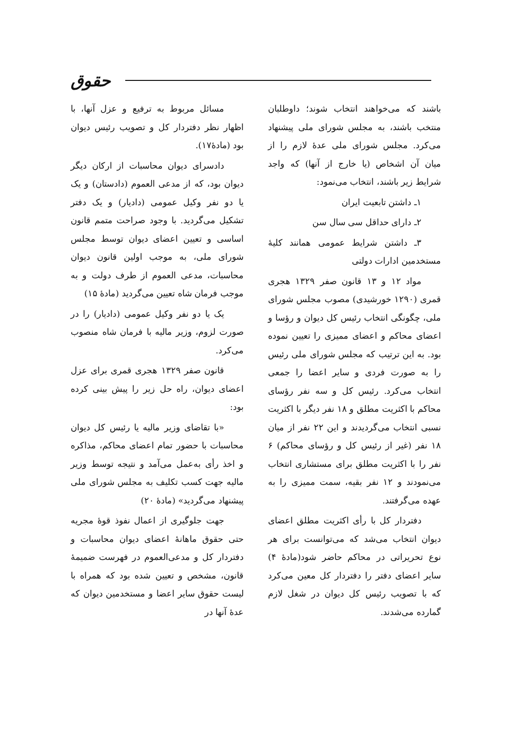حقوق
باشند که می‌خواهند انتخاب شوند؛ داوطلبان منتخب باشند، به مجلس شورای ملی پیشنهاد می‌کرد. مجلس شورای ملی عدهٔ لازم را از میان آن اشخاص (یا خارج از آنها) که واجد شرایط زیر باشند، انتخاب می‌نمود:
۱ـ داشتن تابعیت ایران
۲ـ دارای حداقل سی سال سن
۳ـ داشتن شرایط عمومی همانند کلیهٔ مستخدمین ادارات دولتی
مواد ۱۲ و ۱۳ قانون صفر ۱۳۲۹ هجری قمری (۱۲۹۰ خورشیدی) مصوب مجلس شورای ملی، چگونگی انتخاب رئیس کل دیوان و رؤسا و اعضای محاکم و اعضای ممیزی را تعیین نموده بود. به این ترتیب که مجلس شورای ملی رئیس را به صورت فردی و سایر اعضا را جمعی انتخاب می‌کرد. رئیس کل و سه نفر رؤسای محاکم با اکثریت مطلق و ۱۸ نفر دیگر با اکثریت نسبی انتخاب می‌گردیدند و این ۲۲ نفر از میان ۱۸ نفر (غیر از رئیس کل و رؤسای محاکم) ۶ نفر را با اکثریت مطلق برای مستشاری انتخاب می‌نمودند و ۱۲ نفر بقیه، سمت ممیزی را به عهده می‌گرفتند.
دفتردار کل با رأی اکثریت مطلق اعضای دیوان انتخاب می‌شد که می‌توانست برای هر نوع تحریراتی در محاکم حاضر شود(مادهٔ ۴) سایر اعضای دفتر را دفتردار کل معین می‌کرد که با تصویب رئیس کل دیوان در شغل لازم گمارده می‌شدند.
مسائل مربوط به ترفیع و عزل آنها، با اظهار نظر دفتردار کل و تصویب رئیس دیوان بود (مادهٔ۱۷).
دادسرای دیوان محاسبات از ارکان دیگر دیوان بود، که از مدعی العموم (دادستان) و یک یا دو نفر وکیل عمومی (دادیار) و یک دفتر تشکیل می‌گردید. با وجود صراحت متمم قانون اساسی و تعیین اعضای دیوان توسط مجلس شورای ملی، به موجب اولین قانون دیوان محاسبات، مدعی العموم از طرف دولت و به موجب فرمان شاه تعیین می‌گردید (مادهٔ ۱۵)
یک یا دو نفر وکیل عمومی (دادیار) را در صورت لزوم، وزیر مالیه با فرمان شاه منصوب می‌کرد.
قانون صفر ۱۳۲۹ هجری قمری برای عزل اعضای دیوان، راه حل زیر را پیش بینی کرده بود:
«با تقاضای وزیر مالیه یا رئیس کل دیوان محاسبات با حضور تمام اعضای محاکم، مذاکره و اخذ رأی به‌عمل می‌آمد و نتیجه توسط وزیر مالیه جهت کسب تکلیف به مجلس شورای ملی پیشنهاد می‌گردید» (مادهٔ ۲۰)
جهت جلوگیری از اعمال نفوذ قوهٔ مجریه حتی حقوق ماهانهٔ اعضای دیوان محاسبات و دفتردار کل و مدعی‌العموم در فهرست ضمیمهٔ قانون، مشخص و تعیین شده بود که همراه با لیست حقوق سایر اعضا و مستخدمین دیوان که عدهٔ آنها در